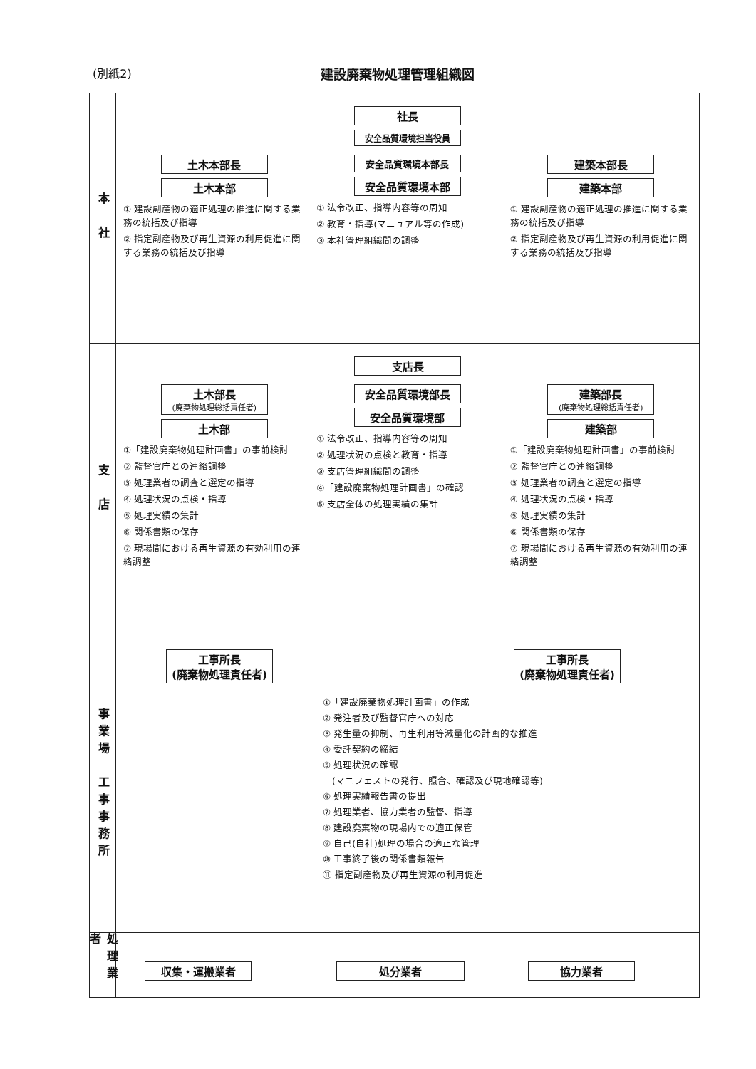(別紙2) 建設廃棄物処理管理組織図
本　社
社長
安全品質環境担当役員
土木本部長
土木本部
① 建設副産物の適正処理の推進に関する業務の統括及び指導
② 指定副産物及び再生資源の利用促進に関する業務の統括及び指導
安全品質環境本部長
安全品質環境本部
① 法令改正、指導内容等の周知
② 教育・指導(マニュアル等の作成)
③ 本社管理組織間の調整
建築本部長
建築本部
① 建設副産物の適正処理の推進に関する業務の統括及び指導
② 指定副産物及び再生資源の利用促進に関する業務の統括及び指導
支　店
支店長
土木部長
(廃棄物処理総括責任者)
土木部
①「建設廃棄物処理計画書」の事前検討
② 監督官庁との連絡調整
③ 処理業者の調査と選定の指導
④ 処理状況の点検・指導
⑤ 処理実績の集計
⑥ 関係書類の保存
⑦ 現場間における再生資源の有効利用の連絡調整
安全品質環境部長
安全品質環境部
① 法令改正、指導内容等の周知
② 処理状況の点検と教育・指導
③ 支店管理組織間の調整
④「建設廃棄物処理計画書」の確認
⑤ 支店全体の処理実績の集計
建築部長
(廃棄物処理総括責任者)
建築部
①「建設廃棄物処理計画書」の事前検討
② 監督官庁との連絡調整
③ 処理業者の調査と選定の指導
④ 処理状況の点検・指導
⑤ 処理実績の集計
⑥ 関係書類の保存
⑦ 現場間における再生資源の有効利用の連絡調整
事業場　工事事務所
工事所長
(廃棄物処理責任者)
工事所長
(廃棄物処理責任者)
①「建設廃棄物処理計画書」の作成
② 発注者及び監督官庁への対応
③ 発生量の抑制、再生利用等減量化の計画的な推進
④ 委託契約の締結
⑤ 処理状況の確認
　(マニフェストの発行、照合、確認及び現地確認等)
⑥ 処理実績報告書の提出
⑦ 処理業者、協力業者の監督、指導
⑧ 建設廃棄物の現場内での適正保管
⑨ 自己(自社)処理の場合の適正な管理
⑩ 工事終了後の関係書類報告
⑪ 指定副産物及び再生資源の利用促進
処理業者
収集・運搬業者 処分業者 協力業者